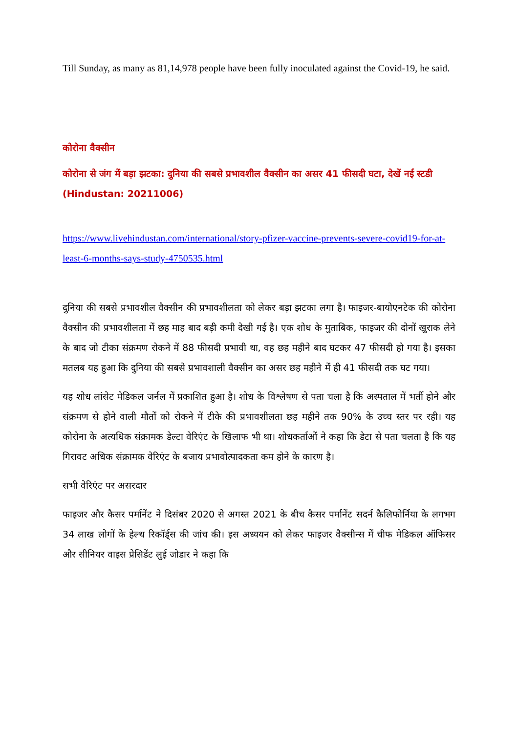Till Sunday, as many as 81,14,978 people have been fully inoculated against the Covid-19, he said.
कोरोना वैक्सीन
कोरोना से जंग में बड़ा झटका: दुनिया की सबसे प्रभावशील वैक्सीन का असर 41 फीसदी घटा, देखें नई स्टडी (Hindustan: 20211006)
https://www.livehindustan.com/international/story-pfizer-vaccine-prevents-severe-covid19-for-at-least-6-months-says-study-4750535.html
दुनिया की सबसे प्रभावशील वैक्सीन की प्रभावशीलता को लेकर बड़ा झटका लगा है। फाइजर-बायोएनटेक की कोरोना वैक्सीन की प्रभावशीलता में छह माह बाद बड़ी कमी देखी गई है। एक शोध के मुताबिक, फाइजर की दोनों खुराक लेने के बाद जो टीका संक्रमण रोकने में 88 फीसदी प्रभावी था, वह छह महीने बाद घटकर 47 फीसदी हो गया है। इसका मतलब यह हुआ कि दुनिया की सबसे प्रभावशाली वैक्सीन का असर छह महीने में ही 41 फीसदी तक घट गया।
यह शोध लांसेट मेडिकल जर्नल में प्रकाशित हुआ है। शोध के विश्लेषण से पता चला है कि अस्पताल में भर्ती होने और संक्रमण से होने वाली मौतों को रोकने में टीके की प्रभावशीलता छह महीने तक 90% के उच्च स्तर पर रही। यह कोरोना के अत्यधिक संक्रामक डेल्टा वेरिएंट के खिलाफ भी था। शोधकर्ताओं ने कहा कि डेटा से पता चलता है कि यह गिरावट अधिक संक्रामक वेरिएंट के बजाय प्रभावोत्पादकता कम होने के कारण है।
सभी वेरिएंट पर असरदार
फाइजर और कैसर पर्मानेंट ने दिसंबर 2020 से अगस्त 2021 के बीच कैसर पर्मानेंट सदर्न कैलिफोर्निया के लगभग 34 लाख लोगों के हेल्थ रिकॉर्ड्स की जांच की। इस अध्ययन को लेकर फाइजर वैक्सीन्स में चीफ मेडिकल ऑफिसर और सीनियर वाइस प्रेसिडेंट लुई जोडार ने कहा कि